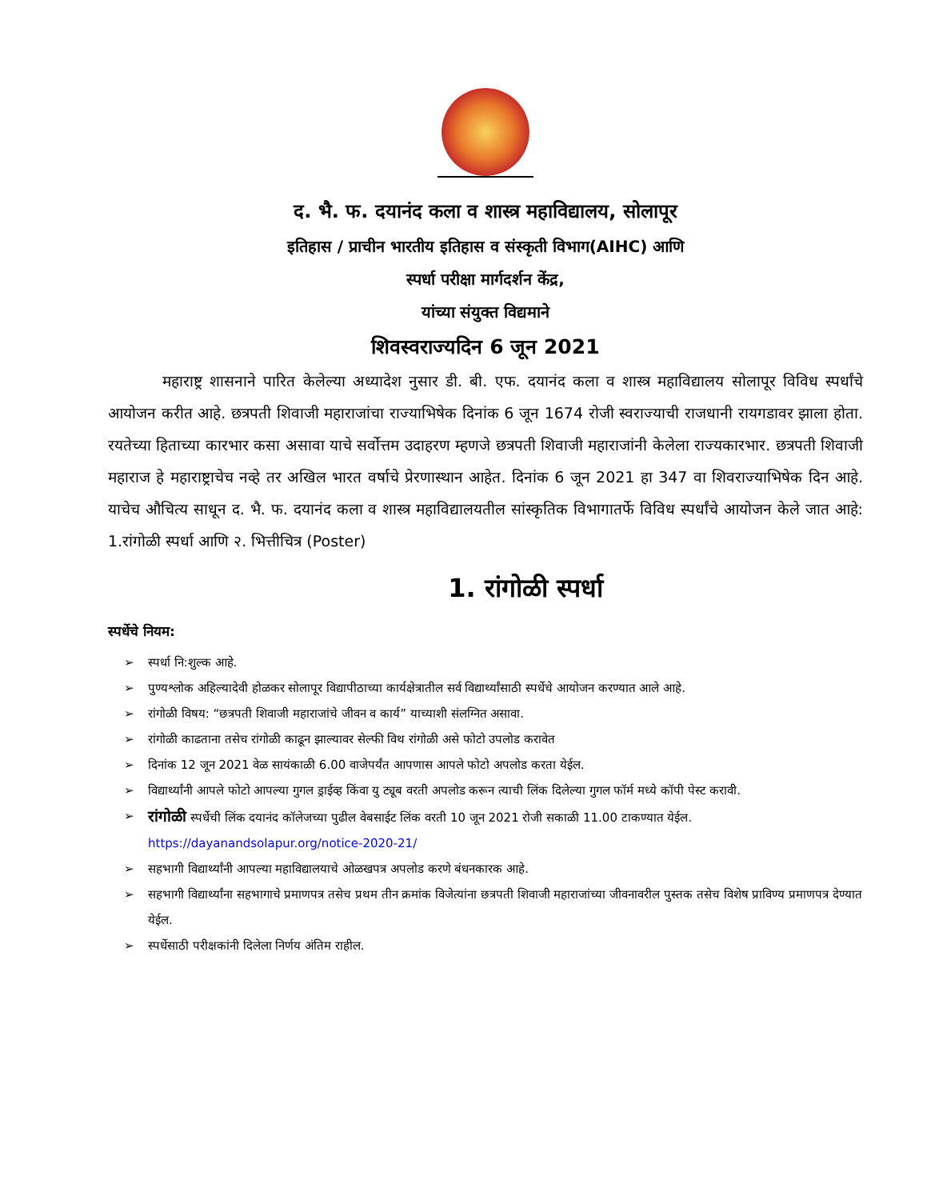द. भै. फ. दयानंद कला व शास्त्र महाविद्यालय, सोलापूर
इतिहास / प्राचीन भारतीय इतिहास व संस्कृती विभाग(AIHC) आणि
स्पर्धा परीक्षा मार्गदर्शन केंद्र,
यांच्या संयुक्त विद्यमाने
शिवस्वराज्यदिन 6 जून 2021
महाराष्ट्र शासनाने पारित केलेल्या अध्यादेश नुसार डी. बी. एफ. दयानंद कला व शास्त्र महाविद्यालय सोलापूर विविध स्पर्धांचे आयोजन करीत आहे. छत्रपती शिवाजी महाराजांचा राज्याभिषेक दिनांक 6 जून 1674 रोजी स्वराज्याची राजधानी रायगडावर झाला होता. रयतेच्या हिताच्या कारभार कसा असावा याचे सर्वोत्तम उदाहरण म्हणजे छत्रपती शिवाजी महाराजांनी केलेला राज्यकारभार. छत्रपती शिवाजी महाराज हे महाराष्ट्राचेच नव्हे तर अखिल भारत वर्षाचे प्रेरणास्थान आहेत. दिनांक 6 जून 2021 हा 347 वा शिवराज्याभिषेक दिन आहे. याचेच औचित्य साधून द. भै. फ. दयानंद कला व शास्त्र महाविद्यालयतील सांस्कृतिक विभागातर्फे विविध स्पर्धांचे आयोजन केले जात आहे: 1.रांगोळी स्पर्धा आणि २. भित्तीचित्र (Poster)
1. रांगोळी स्पर्धा
स्पर्धेचे नियम:
➢ स्पर्धा नि:शुल्क आहे.
➢ पुण्यश्लोक अहिल्यादेवी होळकर सोलापूर विद्यापीठाच्या कार्यक्षेत्रातील सर्व विद्यार्थ्यांसाठी स्पर्धेचे आयोजन करण्यात आले आहे.
➢ रांगोळी विषय: “छत्रपती शिवाजी महाराजांचे जीवन व कार्य” याच्याशी संलग्नित असावा.
➢ रांगोळी काढताना तसेच रांगोळी काढून झाल्यावर सेल्फी विथ रांगोळी असे फोटो उपलोड करावेत
➢ दिनांक 12 जून 2021 वेळ सायंकाळी 6.00 वाजेपर्यंत आपणास आपले फोटो अपलोड करता येईल.
➢ विद्यार्थ्यांनी आपले फोटो आपल्या गुगल ड्राईव्ह किंवा यु ट्यूब वरती अपलोड करून त्याची लिंक दिलेल्या गुगल फॉर्म मध्ये कॉपी पेस्ट करावी.
➢ रांगोळी स्पर्धेची लिंक दयानंद कॉलेजच्या पुढील वेबसाईट लिंक वरती 10 जून 2021 रोजी सकाळी 11.00 टाकण्यात येईल. https://dayanandsolapur.org/notice-2020-21/
➢ सहभागी विद्यार्थ्यांनी आपल्या महाविद्यालयाचे ओळखपत्र अपलोड करणे बंधनकारक आहे.
➢ सहभागी विद्यार्थ्यांना सहभागाचे प्रमाणपत्र तसेच प्रथम तीन क्रमांक विजेत्यांना छत्रपती शिवाजी महाराजांच्या जीवनावरील पुस्तक तसेच विशेष प्राविण्य प्रमाणपत्र देण्यात येईल.
➢ स्पर्धेसाठी परीक्षकांनी दिलेला निर्णय अंतिम राहील.